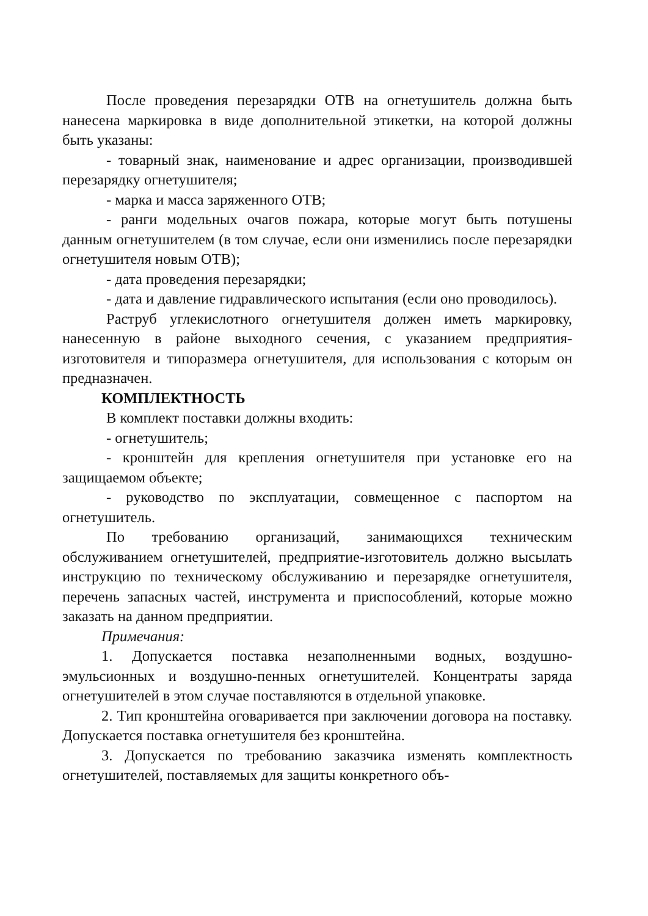После проведения перезарядки ОТВ на огнетушитель должна быть нанесена маркировка в виде дополнительной этикетки, на которой должны быть указаны:
- товарный знак, наименование и адрес организации, производившей перезарядку огнетушителя;
- марка и масса заряженного ОТВ;
- ранги модельных очагов пожара, которые могут быть потушены данным огнетушителем (в том случае, если они изменились после перезарядки огнетушителя новым ОТВ);
- дата проведения перезарядки;
- дата и давление гидравлического испытания (если оно проводилось).
Раструб углекислотного огнетушителя должен иметь маркировку, нанесенную в районе выходного сечения, с указанием предприятия-изготовителя и типоразмера огнетушителя, для использования с которым он предназначен.
КОМПЛЕКТНОСТЬ
В комплект поставки должны входить:
- огнетушитель;
- кронштейн для крепления огнетушителя при установке его на защищаемом объекте;
- руководство по эксплуатации, совмещенное с паспортом на огнетушитель.
По требованию организаций, занимающихся техническим обслуживанием огнетушителей, предприятие-изготовитель должно высылать инструкцию по техническому обслуживанию и перезарядке огнетушителя, перечень запасных частей, инструмента и приспособлений, которые можно заказать на данном предприятии.
Примечания:
1. Допускается поставка незаполненными водных, воздушно-эмульсионных и воздушно-пенных огнетушителей. Концентраты заряда огнетушителей в этом случае поставляются в отдельной упаковке.
2. Тип кронштейна оговаривается при заключении договора на поставку. Допускается поставка огнетушителя без кронштейна.
3. Допускается по требованию заказчика изменять комплектность огнетушителей, поставляемых для защиты конкретного объ-